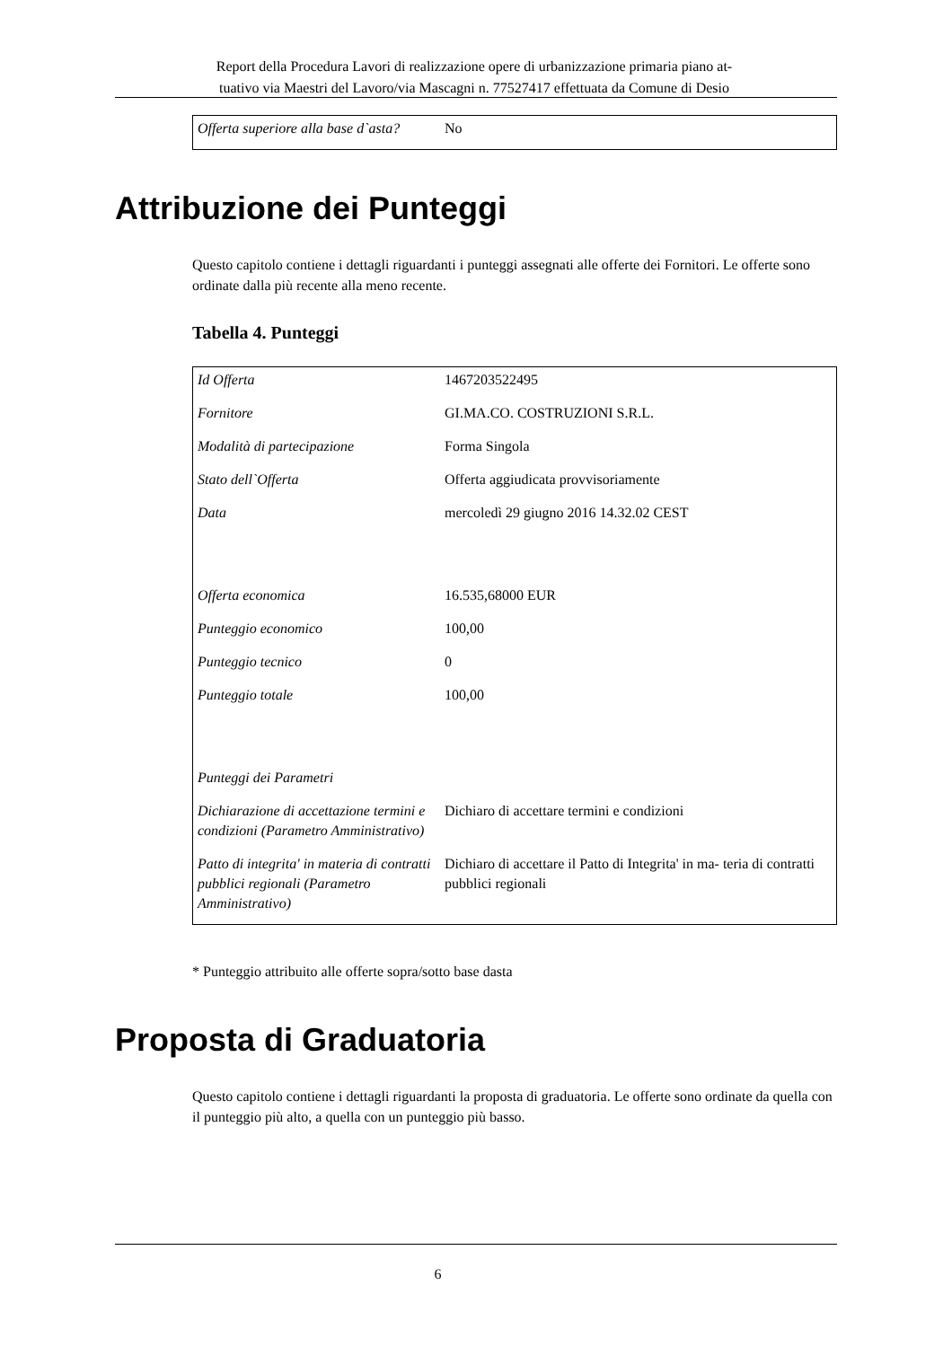Report della Procedura Lavori di realizzazione opere di urbanizzazione primaria piano at-
tuativo via Maestri del Lavoro/via Mascagni n. 77527417 effettuata da Comune di Desio
| Offerta superiore alla base d`asta? | No |
Attribuzione dei Punteggi
Questo capitolo contiene i dettagli riguardanti i punteggi assegnati alle offerte dei Fornitori. Le offerte sono ordinate dalla più recente alla meno recente.
Tabella 4. Punteggi
| Id Offerta | 1467203522495 |
| Fornitore | GI.MA.CO. COSTRUZIONI S.R.L. |
| Modalità di partecipazione | Forma Singola |
| Stato dell`Offerta | Offerta aggiudicata provvisoriamente |
| Data | mercoledì 29 giugno 2016 14.32.02 CEST |
| Offerta economica | 16.535,68000 EUR |
| Punteggio economico | 100,00 |
| Punteggio tecnico | 0 |
| Punteggio totale | 100,00 |
| Punteggi dei Parametri | |
| Dichiarazione di accettazione termini e condizioni (Parametro Amministrativo) | Dichiaro di accettare termini e condizioni |
| Patto di integrita' in materia di contratti pubblici regionali (Parametro Amministrativo) | Dichiaro di accettare il Patto di Integrita' in ma- teria di contratti pubblici regionali |
* Punteggio attribuito alle offerte sopra/sotto base dasta
Proposta di Graduatoria
Questo capitolo contiene i dettagli riguardanti la proposta di graduatoria. Le offerte sono ordinate da quella con il punteggio più alto, a quella con un punteggio più basso.
6